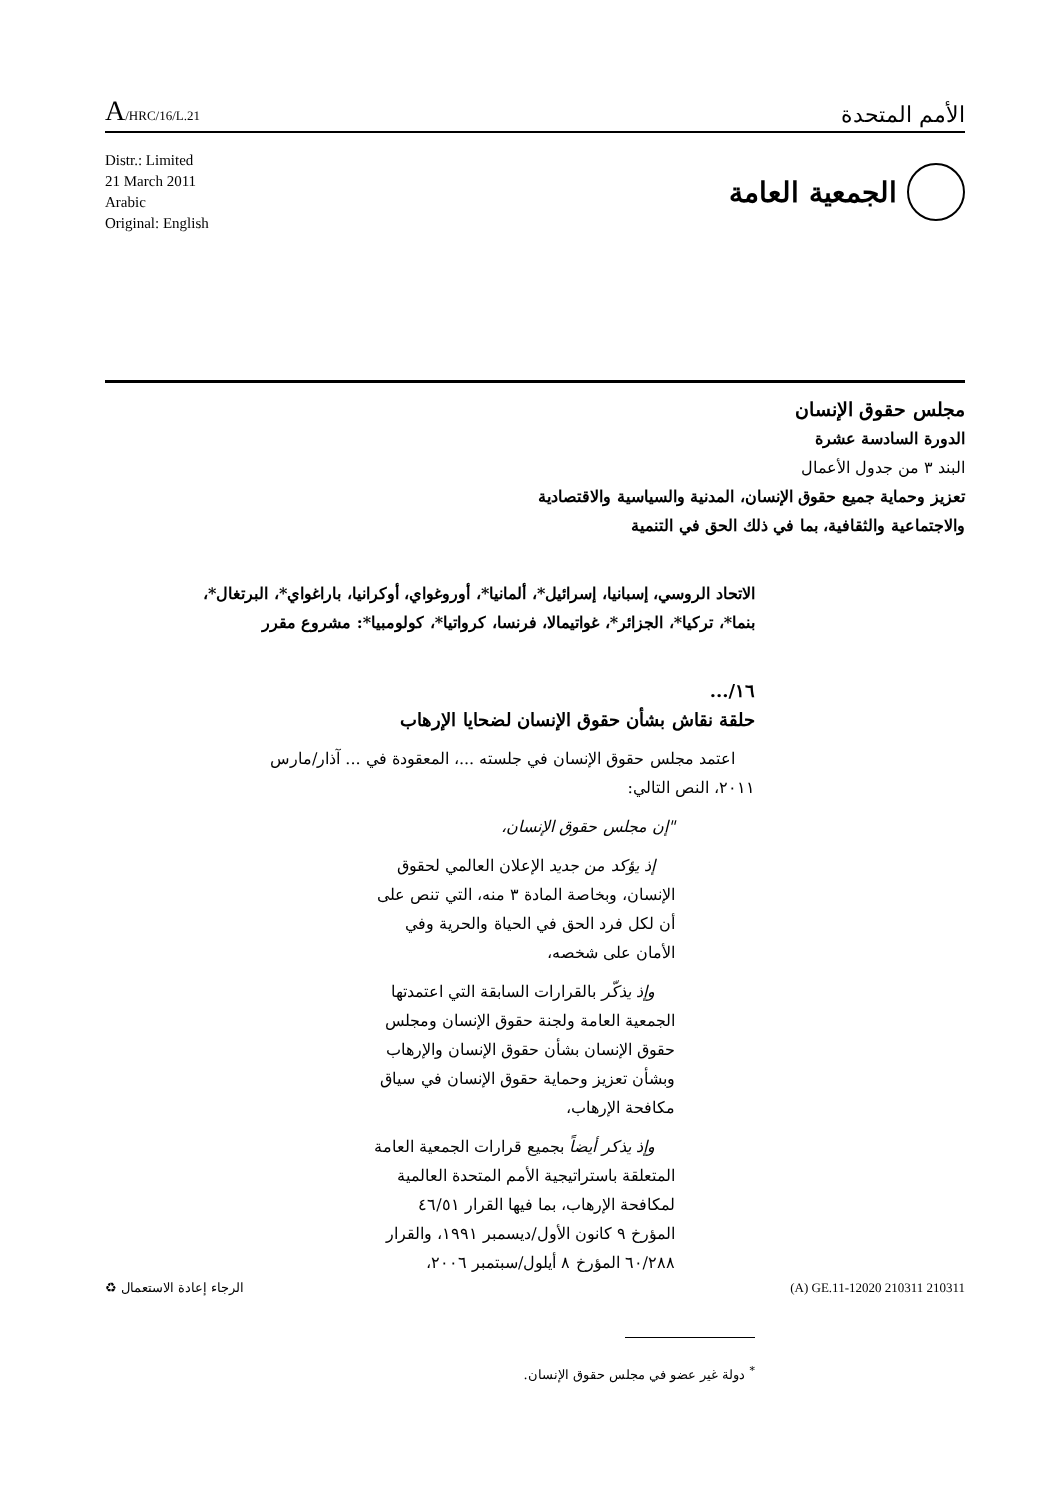A/HRC/16/L.21
الأمم المتحدة
Distr.: Limited
21 March 2011
Arabic
Original: English
الجمعية العامة
مجلس حقوق الإنسان
الدورة السادسة عشرة
البند ٣ من جدول الأعمال
تعزيز وحماية جميع حقوق الإنسان، المدنية والسياسية والاقتصادية
والاجتماعية والثقافية، بما في ذلك الحق في التنمية
الاتحاد الروسي، إسبانيا، إسرائيل*، ألمانيا*، أوروغواي، أوكرانيا، باراغواي*، البرتغال*، بنما*، تركيا*، الجزائر*، غواتيمالا، فرنسا، كرواتيا*، كولومبيا*: مشروع مقرر
١٦/...
حلقة نقاش بشأن حقوق الإنسان لضحايا الإرهاب
اعتمد مجلس حقوق الإنسان في جلسته ...، المعقودة في ... آذار/مارس ٢٠١١، النص التالي:
"إن مجلس حقوق الإنسان،
إذ يؤكد من جديد الإعلان العالمي لحقوق الإنسان، وبخاصة المادة ٣ منه، التي تنص على أن لكل فرد الحق في الحياة والحرية وفي الأمان على شخصه،
وإذ يذكّر بالقرارات السابقة التي اعتمدتها الجمعية العامة ولجنة حقوق الإنسان ومجلس حقوق الإنسان بشأن حقوق الإنسان والإرهاب وبشأن تعزيز وحماية حقوق الإنسان في سياق مكافحة الإرهاب،
وإذ يذكر أيضاً بجميع قرارات الجمعية العامة المتعلقة باستراتيجية الأمم المتحدة العالمية لمكافحة الإرهاب، بما فيها القرار ٤٦/٥١ المؤرخ ٩ كانون الأول/ديسمبر ١٩٩١، والقرار ٦٠/٢٨٨ المؤرخ ٨ أيلول/سبتمبر ٢٠٠٦،
<sup>*</sup> دولة غير عضو في مجلس حقوق الإنسان.
الرجاء إعادة الاستعمال ♻ (A) GE.11-12020 210311 210311